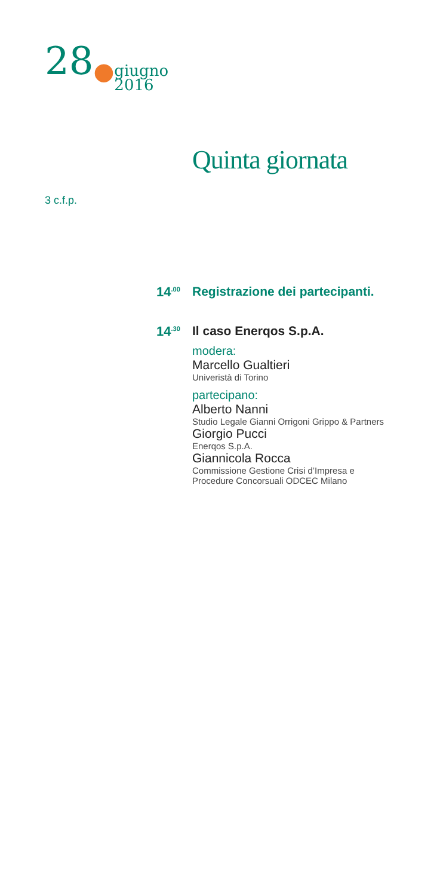28●giugno
2016
Quinta giornata
3 c.f.p.
14<sup>.00</sup>
Registrazione dei partecipanti.
14<sup>.30</sup>
Il caso Enerqos S.p.A.
modera:
Marcello Gualtieri
Univeristà di Torino
partecipano:
Alberto Nanni
Studio Legale Gianni Orrigoni Grippo & Partners
Giorgio Pucci
Enerqos S.p.A.
Giannicola Rocca
Commissione Gestione Crisi d’Impresa e
Procedure Concorsuali ODCEC Milano